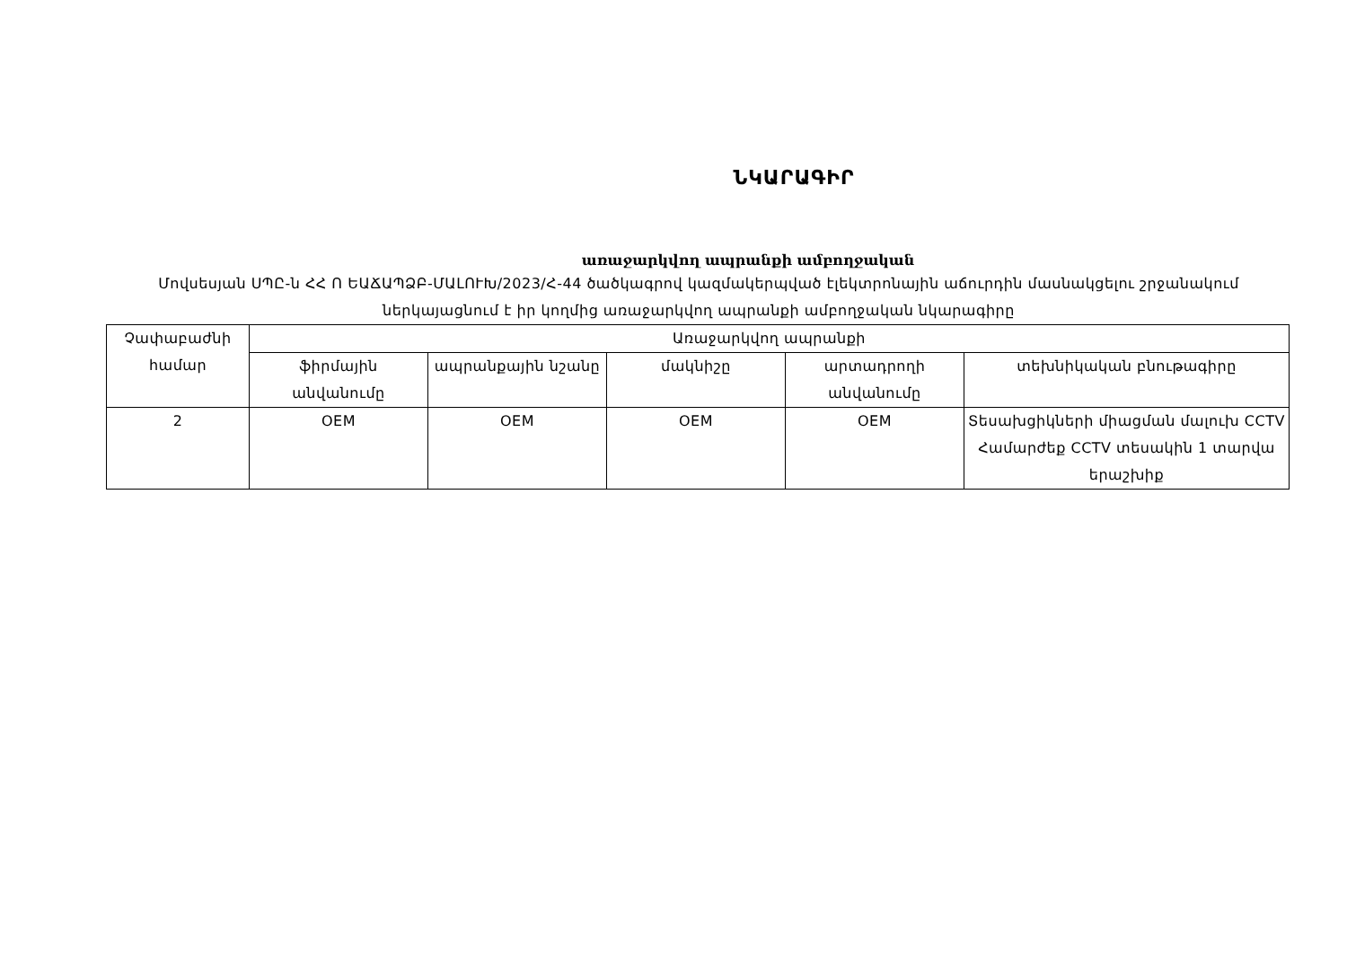ՆԿԱՐԱԳԻՐ
առաջարկվող ապրանքի ամբողջական
Մովսեսյան ՍՊԸ-ն ՀՀ Ո ԵԱՃԱՊՁԲ-ՄԱԼՈՒԽ/2023/Հ-44 ծածկագրով կազմակերպված էլեկտրոնային աճուրդին մասնակցելու շրջանակում ներկայացնում է իր կողմից առաջարկվող ապրանքի ամբողջական նկարագիրը
| Չափաբաժնի համար | Առաջարկվող ապրանքի | | | | |
| --- | --- | --- | --- | --- | --- |
| | ֆիրմային անվանումը | ապրանքային նշանը | մակնիշը | արտադրողի անվանումը | տեխնիկական բնութագիրը |
| 2 | OEM | OEM | OEM | OEM | Տեսախցիկների միացման մալուխ CCTV Համարժեք CCTV տեսակին 1 տարվա երաշխիք |